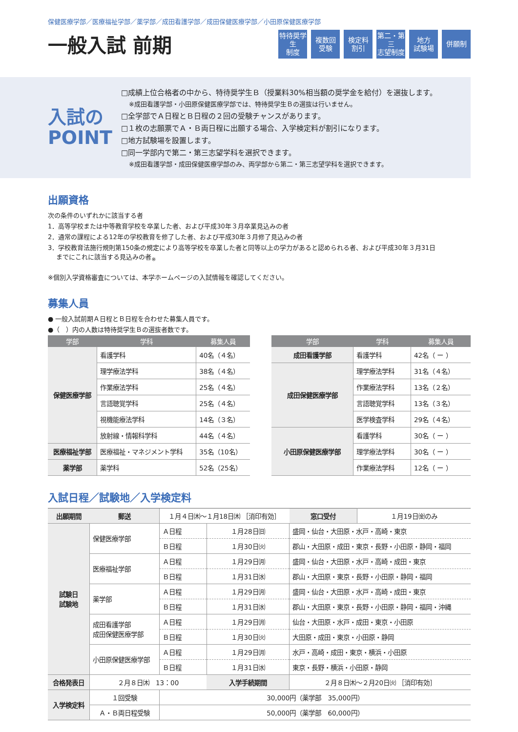保健医療学部／医療福祉学部／薬学部／成田看護学部／成田保健医療学部／小田原保健医療学部
一般入試 前期
特待奨学生
制度
複数回
受験
検定料
割引
第二・第三
志望制度
地方
試験場
併願制
入試の
POINT
□成績上位合格者の中から、特待奨学生Ｂ（授業料30%相当額の奨学金を給付）を選抜します。
※成田看護学部・小田原保健医療学部では、特待奨学生Ｂの選抜は行いません。
□全学部でＡ日程とＢ日程の２回の受験チャンスがあります。
□１枚の志願票でＡ・Ｂ両日程に出願する場合、入学検定料が割引になります。
□地方試験場を設置します。
□同一学部内で第二・第三志望学科を選択できます。
※成田看護学部・成田保健医療学部のみ、両学部から第二・第三志望学科を選択できます。
出願資格
次の条件のいずれかに該当する者
1．高等学校または中等教育学校を卒業した者、および平成30年３月卒業見込みの者
2．通常の課程による12年の学校教育を修了した者、および平成30年３月修了見込みの者
3．学校教育法施行規則第150条の規定により高等学校を卒業した者と同等以上の学力があると認められる者、および平成30年３月31日
　 までにこれに該当する見込みの者<sub>※</sub>
※個別入学資格審査については、本学ホームページの入試情報を確認してください。
募集人員
● 一般入試前期Ａ日程とＢ日程を合わせた募集人員です。
●（　）内の人数は特待奨学生Ｂの選抜者数です。
| 学部 | 学科 | 募集人員 |
| --- | --- | --- |
| 保健医療学部 | 看護学科 | 40名（４名） |
| | 理学療法学科 | 38名（４名） |
| | 作業療法学科 | 25名（４名） |
| | 言語聴覚学科 | 25名（４名） |
| | 視機能療法学科 | 14名（３名） |
| | 放射線・情報科学科 | 44名（４名） |
| 医療福祉学部 | 医療福祉・マネジメント学科 | 35名（10名） |
| 薬学部 | 薬学科 | 52名（25名） |
| 学部 | 学科 | 募集人員 |
| --- | --- | --- |
| 成田看護学部 | 看護学科 | 42名（ ー ） |
| 成田保健医療学部 | 理学療法学科 | 31名（４名） |
| | 作業療法学科 | 13名（２名） |
| | 言語聴覚学科 | 13名（３名） |
| | 医学検査学科 | 29名（４名） |
| 小田原保健医療学部 | 看護学科 | 30名（ ー ） |
| | 理学療法学科 | 30名（ ー ） |
| | 作業療法学科 | 12名（ ー ） |
入試日程／試験地／入学検定料
| 出願期間 | 郵送 | １月４日㈭〜１月18日㈭ ［消印有効］ | | | 窓口受付 | １月19日㈮のみ |
| 試験日 試験地 | 保健医療学部 | | Ａ日程 | １月28日㈰ | 盛岡・仙台・大田原・水戸・高崎・東京 | |
| | | | Ｂ日程 | １月30日㈫ | 郡山・大田原・成田・東京・長野・小田原・静岡・福岡 | |
| | 医療福祉学部 | | Ａ日程 | １月29日㈪ | 盛岡・仙台・大田原・水戸・高崎・成田・東京 | |
| | | | Ｂ日程 | １月31日㈬ | 郡山・大田原・東京・長野・小田原・静岡・福岡 | |
| | 薬学部 | | Ａ日程 | １月29日㈪ | 盛岡・仙台・大田原・水戸・高崎・成田・東京 | |
| | | | Ｂ日程 | １月31日㈬ | 郡山・大田原・東京・長野・小田原・静岡・福岡・沖縄 | |
| | 成田看護学部 成田保健医療学部 | | Ａ日程 | １月29日㈪ | 仙台・大田原・水戸・成田・東京・小田原 | |
| | | | Ｂ日程 | １月30日㈫ | 大田原・成田・東京・小田原・静岡 | |
| | 小田原保健医療学部 | | Ａ日程 | １月29日㈪ | 水戸・高崎・成田・東京・横浜・小田原 | |
| | | | Ｂ日程 | １月31日㈬ | 東京・長野・横浜・小田原・静岡 | |
| 合格発表日 | ２月８日㈭ 13：00 | | | 入学手続期間 | ２月８日㈭〜２月20日㈫ ［消印有効］ | |
| 入学検定料 | １回受験 | | 30,000円（薬学部 35,000円） | | | |
| | Ａ・Ｂ両日程受験 | | 50,000円（薬学部 60,000円） | | | |